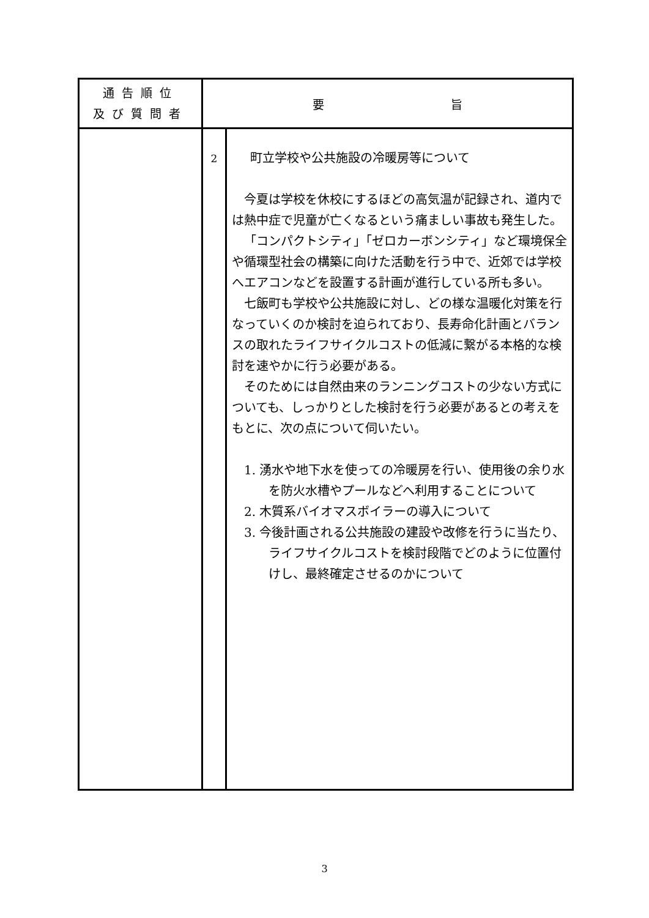| 通告順位 及び質問者 | 要 旨 | |
| --- | --- | --- |
| | 2 | 町立学校や公共施設の冷暖房等について 今夏は学校を休校にするほどの高気温が記録され、道内では熱中症で児童が亡くなるという痛ましい事故も発生した。 「コンパクトシティ」「ゼロカーボンシティ」など環境保全や循環型社会の構築に向けた活動を行う中で、近郊では学校へエアコンなどを設置する計画が進行している所も多い。 七飯町も学校や公共施設に対し、どの様な温暖化対策を行なっていくのか検討を迫られており、長寿命化計画とバランスの取れたライフサイクルコストの低減に繋がる本格的な検討を速やかに行う必要がある。 そのためには自然由来のランニングコストの少ない方式についても、しっかりとした検討を行う必要があるとの考えをもとに、次の点について伺いたい。 1. 湧水や地下水を使っての冷暖房を行い、使用後の余り水を防火水槽やプールなどへ利用することについて 2. 木質系バイオマスボイラーの導入について 3. 今後計画される公共施設の建設や改修を行うに当たり、ライフサイクルコストを検討段階でどのように位置付けし、最終確定させるのかについて |
3